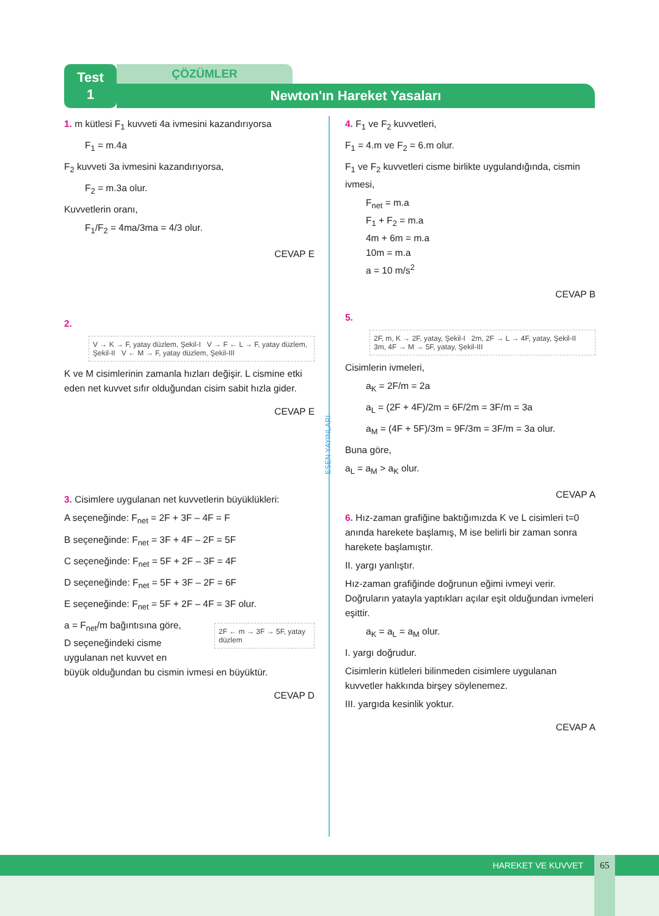Test
1
ÇÖZÜMLER
Newton'ın Hareket Yasaları
ESEN YAYINLARI
1. m kütlesi F<sub>1</sub> kuvveti 4a ivmesini kazandırıyorsa
F<sub>1</sub> = m.4a
F<sub>2</sub> kuvveti 3a ivmesini kazandırıyorsa,
F<sub>2</sub> = m.3a olur.
Kuvvetlerin oranı,
F<sub>1</sub>/F<sub>2</sub> = 4ma/3ma = 4/3 olur.
CEVAP E
2.
V → K → F, yatay düzlem, Şekil-I V → F ← L → F, yatay düzlem, Şekil-II V ← M → F, yatay düzlem, Şekil-III
K ve M cisimlerinin zamanla hızları değişir. L cismine etki eden net kuvvet sıfır olduğundan cisim sabit hızla gider.
CEVAP E
3. Cisimlere uygulanan net kuvvetlerin büyüklükleri:
A seçeneğinde: F<sub>net</sub> = 2F + 3F – 4F = F
B seçeneğinde: F<sub>net</sub> = 3F + 4F – 2F = 5F
C seçeneğinde: F<sub>net</sub> = 5F + 2F – 3F = 4F
D seçeneğinde: F<sub>net</sub> = 5F + 3F – 2F = 6F
E seçeneğinde: F<sub>net</sub> = 5F + 2F – 4F = 3F olur.
2F ← m → 3F → 5F, yatay düzlem
a = F<sub>net</sub>/m bağıntısına göre, D seçeneğindeki cisme uygulanan net kuvvet en büyük olduğundan bu cismin ivmesi en büyüktür.
CEVAP D
4. F<sub>1</sub> ve F<sub>2</sub> kuvvetleri,
F<sub>1</sub> = 4.m ve F<sub>2</sub> = 6.m olur.
F<sub>1</sub> ve F<sub>2</sub> kuvvetleri cisme birlikte uygulandığında, cismin ivmesi,
F<sub>net</sub> = m.a
F<sub>1</sub> + F<sub>2</sub> = m.a
4m + 6m = m.a
10m = m.a
a = 10 m/s<sup>2</sup>
CEVAP B
5.
2F, m, K → 2F, yatay, Şekil-I 2m, 2F → L → 4F, yatay, Şekil-II 3m, 4F → M → 5F, yatay, Şekil-III
Cisimlerin ivmeleri,
a<sub>K</sub> = 2F/m = 2a
a<sub>L</sub> = (2F + 4F)/2m = 6F/2m = 3F/m = 3a
a<sub>M</sub> = (4F + 5F)/3m = 9F/3m = 3F/m = 3a olur.
Buna göre,
a<sub>L</sub> = a<sub>M</sub> > a<sub>K</sub> olur.
CEVAP A
6. Hız-zaman grafiğine baktığımızda K ve L cisimleri t=0 anında harekete başlamış, M ise belirli bir zaman sonra harekete başlamıştır.
II. yargı yanlıştır.
Hız-zaman grafiğinde doğrunun eğimi ivmeyi verir. Doğruların yatayla yaptıkları açılar eşit olduğundan ivmeleri eşittir.
a<sub>K</sub> = a<sub>L</sub> = a<sub>M</sub> olur.
I. yargı doğrudur.
Cisimlerin kütleleri bilinmeden cisimlere uygulanan kuvvetler hakkında birşey söylenemez.
III. yargıda kesinlik yoktur.
CEVAP A
HAREKET VE KUVVET 65